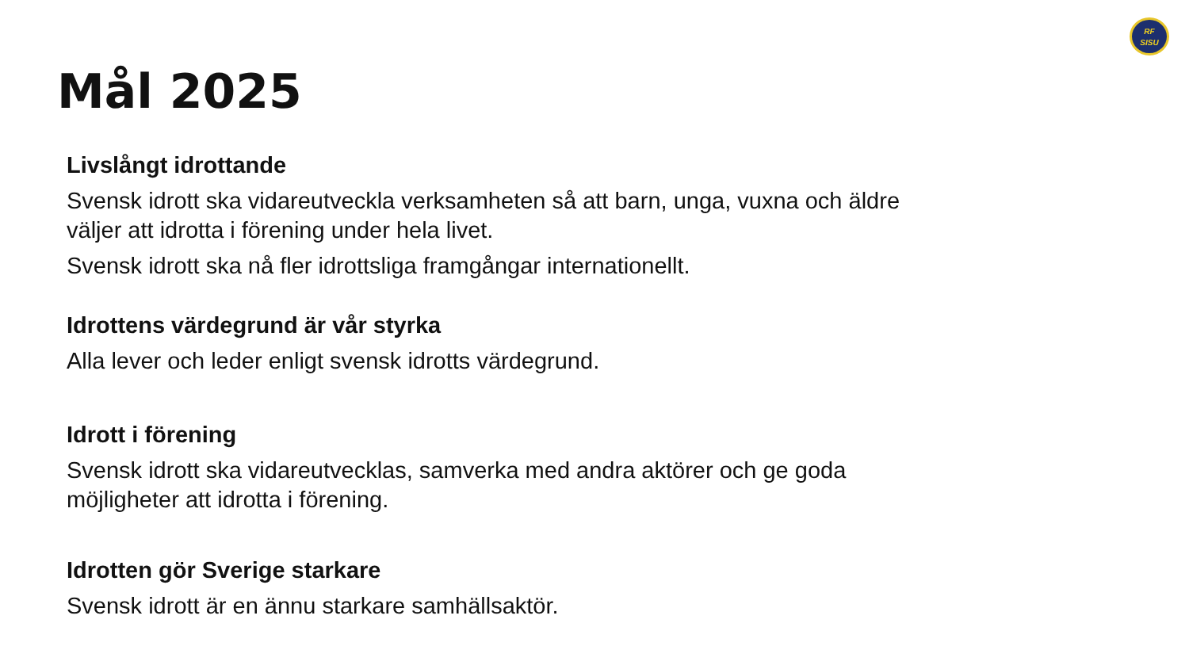RF
SISU
Mål 2025
Livslångt idrottande
Svensk idrott ska vidareutveckla verksamheten så att barn, unga, vuxna och äldre väljer att idrotta i förening under hela livet.
Svensk idrott ska nå fler idrottsliga framgångar internationellt.
Idrottens värdegrund är vår styrka
Alla lever och leder enligt svensk idrotts värdegrund.
Idrott i förening
Svensk idrott ska vidareutvecklas, samverka med andra aktörer och ge goda möjligheter att idrotta i förening.
Idrotten gör Sverige starkare
Svensk idrott är en ännu starkare samhällsaktör.